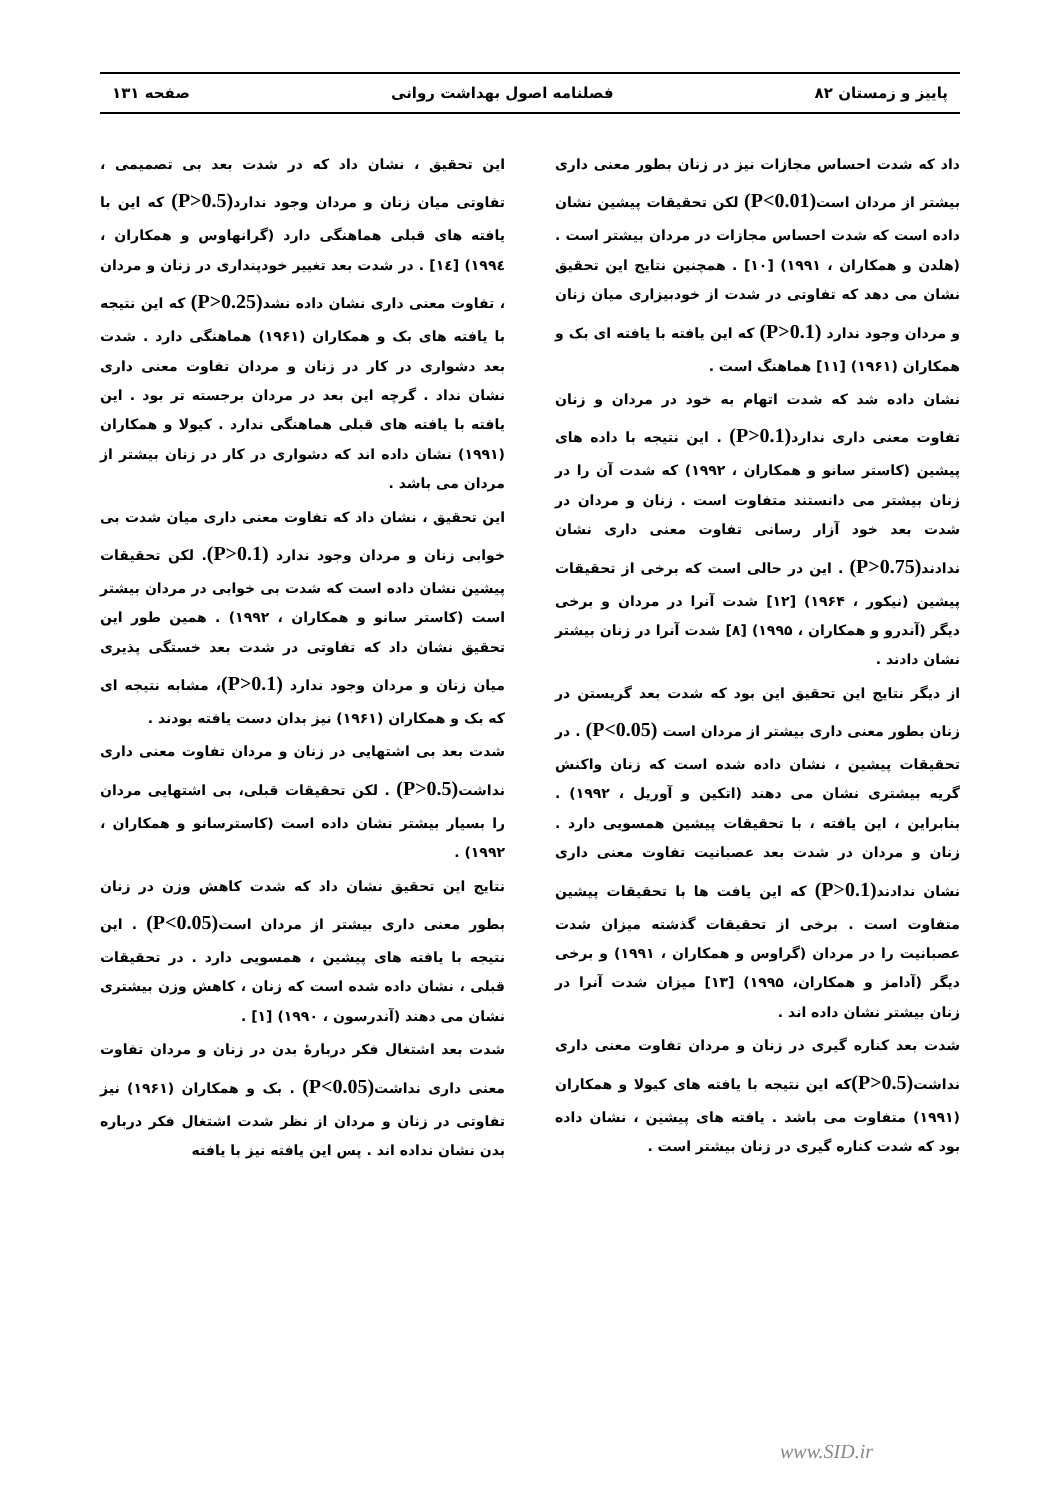پاییز و زمستان ۸۲ فصلنامه اصول بهداشت روانی صفحه ۱۳۱
داد که شدت احساس مجازات نیز در زنان بطور معنی داری بیشتر از مردان است(P<0.01) لکن تحقیقات پیشین نشان داده است که شدت احساس مجازات در مردان بیشتر است . (هلدن و همکاران ، ۱۹۹۱) [۱۰] . همچنین نتایج این تحقیق نشان می دهد که تفاوتی در شدت از خودبیزاری میان زنان و مردان وجود ندارد (P>0.1) که این یافته با یافته ای بک و همکاران (۱۹۶۱) [۱۱] هماهنگ است .
نشان داده شد که شدت اتهام به خود در مردان و زنان تفاوت معنی داری ندارد(P>0.1) . این نتیجه با داده های پیشین (کاستر سانو و همکاران ، ۱۹۹۲) که شدت آن را در زنان بیشتر می دانستند متفاوت است . زنان و مردان در شدت بعد خود آزار رسانی تفاوت معنی داری نشان ندادند(P>0.75) . این در حالی است که برخی از تحقیقات پیشین (نیکور ، ۱۹۶۴) [۱۲] شدت آنرا در مردان و برخی دیگر (آندرو و همکاران ، ۱۹۹۵) [۸] شدت آنرا در زنان بیشتر نشان دادند .
از دیگر نتایج این تحقیق این بود که شدت بعد گریستن در زنان بطور معنی داری بیشتر از مردان است (P<0.05) . در تحقیقات پیشین ، نشان داده شده است که زنان واکنش گریه بیشتری نشان می دهند (اتکین و آوریل ، ۱۹۹۲) . بنابراین ، این یافته ، با تحقیقات پیشین همسویی دارد . زنان و مردان در شدت بعد عصبانیت تفاوت معنی داری نشان ندادند(P>0.1) که این یافت ها با تحقیقات پیشین متفاوت است . برخی از تحقیقات گذشته میزان شدت عصبانیت را در مردان (گراوس و همکاران ، ۱۹۹۱) و برخی دیگر (آدامز و همکاران، ۱۹۹۵) [۱۳] میزان شدت آنرا در زنان بیشتر نشان داده اند .
شدت بعد کناره گیری در زنان و مردان تفاوت معنی داری نداشت(P>0.5) که این نتیجه با یافته های کیولا و همکاران (۱۹۹۱) متفاوت می باشد . یافته های پیشین ، نشان داده بود که شدت کناره گیری در زنان بیشتر است .
این تحقیق ، نشان داد که در شدت بعد بی تصمیمی ، تفاوتی میان زنان و مردان وجود ندارد(P>0.5) که این با یافته های قبلی هماهنگی دارد (گرانهاوس و همکاران ، ۱۹۹٤) [۱٤] . در شدت بعد تغییر خودپنداری در زنان و مردان ، تفاوت معنی داری نشان داده نشد(P>0.25) که این نتیجه با یافته های بک و همکاران (۱۹۶۱) هماهنگی دارد . شدت بعد دشواری در کار در زنان و مردان تفاوت معنی داری نشان نداد . گرچه این بعد در مردان برجسته تر بود . این یافته با یافته های قبلی هماهنگی ندارد . کیولا و همکاران (۱۹۹۱) نشان داده اند که دشواری در کار در زنان بیشتر از مردان می باشد .
این تحقیق ، نشان داد که تفاوت معنی داری میان شدت بی خوابی زنان و مردان وجود ندارد (P>0.1). لکن تحقیقات پیشین نشان داده است که شدت بی خوابی در مردان بیشتر است (کاستر سانو و همکاران ، ۱۹۹۲) . همین طور این تحقیق نشان داد که تفاوتی در شدت بعد خستگی پذیری میان زنان و مردان وجود ندارد (P>0.1)، مشابه نتیجه ای که بک و همکاران (۱۹۶۱) نیز بدان دست یافته بودند .
شدت بعد بی اشتهایی در زنان و مردان تفاوت معنی داری نداشت(P>0.5) . لکن تحقیقات قبلی، بی اشتهایی مردان را بسیار بیشتر نشان داده است (کاسترسانو و همکاران ، ۱۹۹۲) .
نتایج این تحقیق نشان داد که شدت کاهش وزن در زنان بطور معنی داری بیشتر از مردان است(P<0.05) . این نتیجه با یافته های پیشین ، همسویی دارد . در تحقیقات قبلی ، نشان داده شده است که زنان ، کاهش وزن بیشتری نشان می دهند (آندرسون ، ۱۹۹۰) [۱] .
شدت بعد اشتغال فکر دربارهٔ بدن در زنان و مردان تفاوت معنی داری نداشت(P<0.05) . بک و همکاران (۱۹۶۱) نیز تفاوتی در زنان و مردان از نظر شدت اشتغال فکر درباره بدن نشان نداده اند . پس این یافته نیز با یافته
www.SID.ir